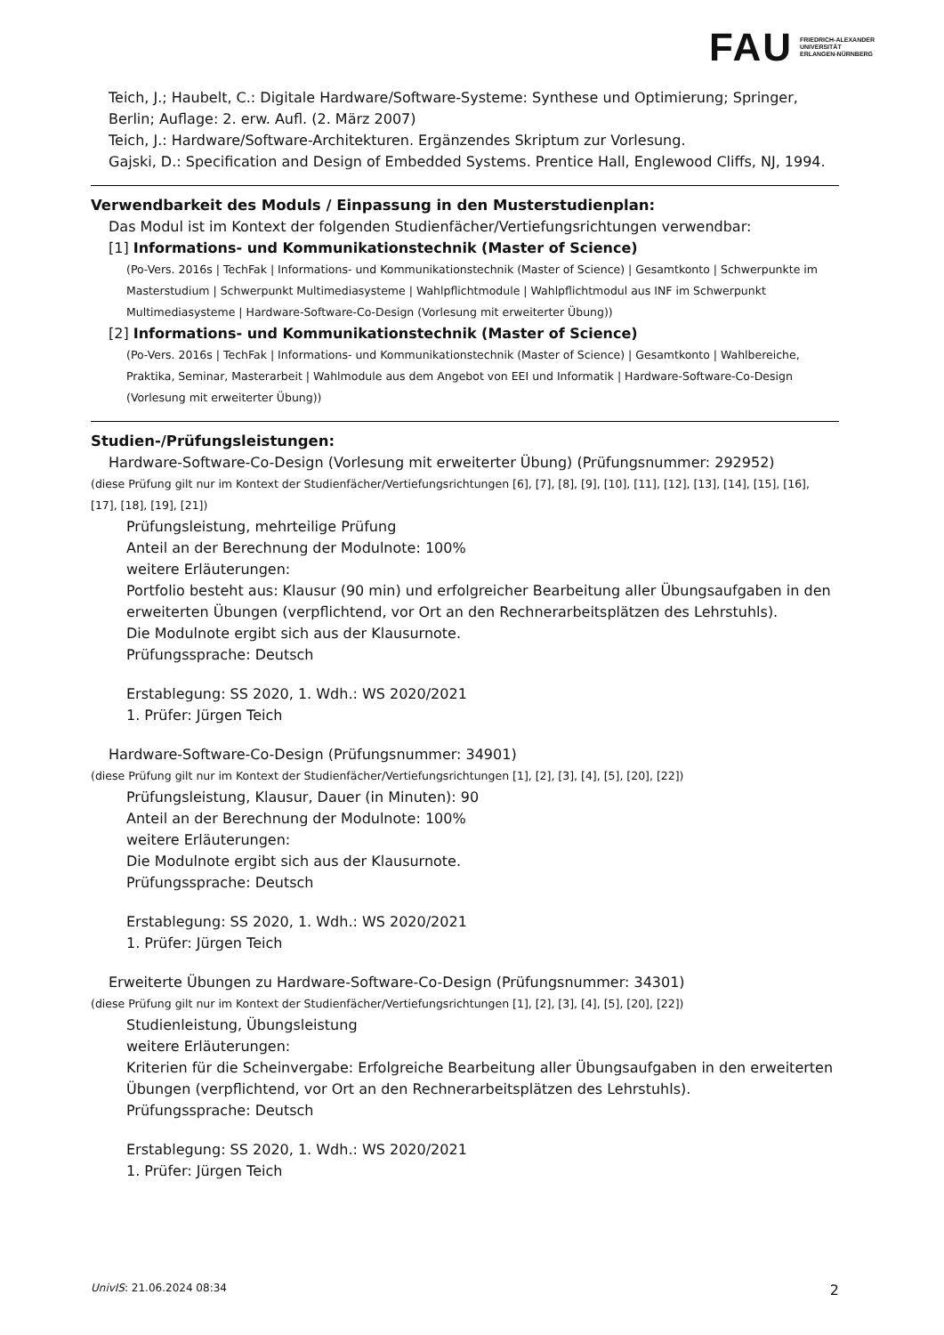FAU FRIEDRICH-ALEXANDER
UNIVERSITÄT
ERLANGEN-NÜRNBERG
Teich, J.; Haubelt, C.: Digitale Hardware/Software-Systeme: Synthese und Optimierung; Springer, Berlin; Auflage: 2. erw. Aufl. (2. März 2007)
Teich, J.: Hardware/Software-Architekturen. Ergänzendes Skriptum zur Vorlesung.
Gajski, D.: Specification and Design of Embedded Systems. Prentice Hall, Englewood Cliffs, NJ, 1994.
Verwendbarkeit des Moduls / Einpassung in den Musterstudienplan:
Das Modul ist im Kontext der folgenden Studienfächer/Vertiefungsrichtungen verwendbar:
[1] Informations- und Kommunikationstechnik (Master of Science)
(Po-Vers. 2016s | TechFak | Informations- und Kommunikationstechnik (Master of Science) | Gesamtkonto | Schwerpunkte im Masterstudium | Schwerpunkt Multimediasysteme | Wahlpflichtmodule | Wahlpflichtmodul aus INF im Schwerpunkt Multimediasysteme | Hardware-Software-Co-Design (Vorlesung mit erweiterter Übung))
[2] Informations- und Kommunikationstechnik (Master of Science)
(Po-Vers. 2016s | TechFak | Informations- und Kommunikationstechnik (Master of Science) | Gesamtkonto | Wahlbereiche, Praktika, Seminar, Masterarbeit | Wahlmodule aus dem Angebot von EEI und Informatik | Hardware-Software-Co-Design (Vorlesung mit erweiterter Übung))
Studien-/Prüfungsleistungen:
Hardware-Software-Co-Design (Vorlesung mit erweiterter Übung) (Prüfungsnummer: 292952)
(diese Prüfung gilt nur im Kontext der Studienfächer/Vertiefungsrichtungen [6], [7], [8], [9], [10], [11], [12], [13], [14], [15], [16], [17], [18], [19], [21])
Prüfungsleistung, mehrteilige Prüfung
Anteil an der Berechnung der Modulnote: 100%
weitere Erläuterungen:
Portfolio besteht aus: Klausur (90 min) und erfolgreicher Bearbeitung aller Übungsaufgaben in den erweiterten Übungen (verpflichtend, vor Ort an den Rechnerarbeitsplätzen des Lehrstuhls).
Die Modulnote ergibt sich aus der Klausurnote.
Prüfungssprache: Deutsch
Erstablegung: SS 2020, 1. Wdh.: WS 2020/2021
1. Prüfer: Jürgen Teich
Hardware-Software-Co-Design (Prüfungsnummer: 34901)
(diese Prüfung gilt nur im Kontext der Studienfächer/Vertiefungsrichtungen [1], [2], [3], [4], [5], [20], [22])
Prüfungsleistung, Klausur, Dauer (in Minuten): 90
Anteil an der Berechnung der Modulnote: 100%
weitere Erläuterungen:
Die Modulnote ergibt sich aus der Klausurnote.
Prüfungssprache: Deutsch
Erstablegung: SS 2020, 1. Wdh.: WS 2020/2021
1. Prüfer: Jürgen Teich
Erweiterte Übungen zu Hardware-Software-Co-Design (Prüfungsnummer: 34301)
(diese Prüfung gilt nur im Kontext der Studienfächer/Vertiefungsrichtungen [1], [2], [3], [4], [5], [20], [22])
Studienleistung, Übungsleistung
weitere Erläuterungen:
Kriterien für die Scheinvergabe: Erfolgreiche Bearbeitung aller Übungsaufgaben in den erweiterten Übungen (verpflichtend, vor Ort an den Rechnerarbeitsplätzen des Lehrstuhls).
Prüfungssprache: Deutsch
Erstablegung: SS 2020, 1. Wdh.: WS 2020/2021
1. Prüfer: Jürgen Teich
UnivIS: 21.06.2024 08:34 2